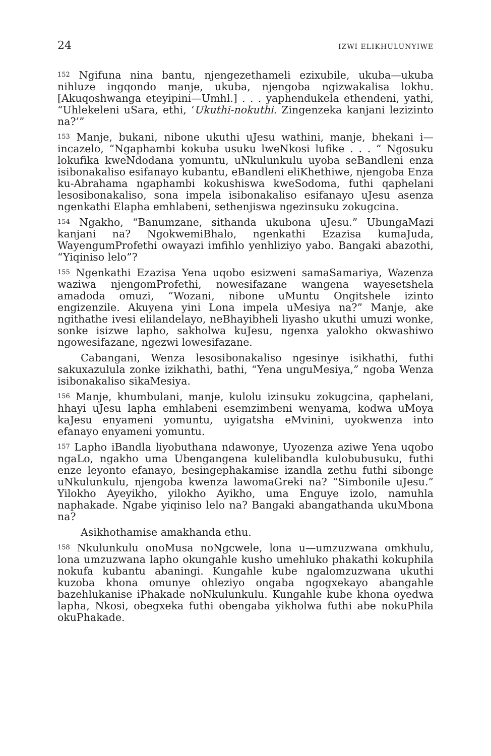24 IZWI ELIKHULUNYIWE
<sup>152</sup> Ngifuna nina bantu, njengezethameli ezixubile, ukuba—ukuba nihluze ingqondo manje, ukuba, njengoba ngizwakalisa lokhu. [Akuqoshwanga eteyipini—Umhl.] . . . yaphendukela ethendeni, yathi, “Uhlekeleni uSara, ethi, ‘Ukuthi-nokuthi. Zingenzeka kanjani lezizinto na?’”
<sup>153</sup> Manje, bukani, nibone ukuthi uJesu wathini, manje, bhekani i—incazelo, “Ngaphambi kokuba usuku lweNkosi lufike . . . ” Ngosuku lokufika kweNdodana yomuntu, uNkulunkulu uyoba seBandleni enza isibonakaliso esifanayo kubantu, eBandleni eliKhethiwe, njengoba Enza ku-Abrahama ngaphambi kokushiswa kweSodoma, futhi qaphelani lesosibonakaliso, sona impela isibonakaliso esifanayo uJesu asenza ngenkathi Elapha emhlabeni, sethenjiswa ngezinsuku zokugcina.
<sup>154</sup> Ngakho, “Banumzane, sithanda ukubona uJesu.” UbungaMazi kanjani na? NgokwemiBhalo, ngenkathi Ezazisa kumaJuda, WayengumProfethi owayazi imfihlo yenhliziyo yabo. Bangaki abazothi, “Yiqiniso lelo”?
<sup>155</sup> Ngenkathi Ezazisa Yena uqobo esizweni samaSamariya, Wazenza waziwa njengomProfethi, nowesifazane wangena wayesetshela amadoda omuzi, “Wozani, nibone uMuntu Ongitshele izinto engizenzile. Akuyena yini Lona impela uMesiya na?” Manje, ake ngithathe ivesi elilandelayo, neBhayibheli liyasho ukuthi umuzi wonke, sonke isizwe lapho, sakholwa kuJesu, ngenxa yalokho okwashiwo ngowesifazane, ngezwi lowesifazane.
Cabangani, Wenza lesosibonakaliso ngesinye isikhathi, futhi sakuxazulula zonke izikhathi, bathi, “Yena unguMesiya,” ngoba Wenza isibonakaliso sikaMesiya.
<sup>156</sup> Manje, khumbulani, manje, kulolu izinsuku zokugcina, qaphelani, hhayi uJesu lapha emhlabeni esemzimbeni wenyama, kodwa uMoya kaJesu enyameni yomuntu, uyigatsha eMvinini, uyokwenza into efanayo enyameni yomuntu.
<sup>157</sup> Lapho iBandla liyobuthana ndawonye, Uyozenza aziwe Yena uqobo ngaLo, ngakho uma Ubengangena kulelibandla kulobubusuku, futhi enze leyonto efanayo, besingephakamise izandla zethu futhi sibonge uNkulunkulu, njengoba kwenza lawomaGreki na? “Simbonile uJesu.” Yilokho Ayeyikho, yilokho Ayikho, uma Enguye izolo, namuhla naphakade. Ngabe yiqiniso lelo na? Bangaki abangathanda ukuMbona na?
Asikhothamise amakhanda ethu.
<sup>158</sup> Nkulunkulu onoMusa noNgcwele, lona u—umzuzwana omkhulu, lona umzuzwana lapho okungahle kusho umehluko phakathi kokuphila nokufa kubantu abaningi. Kungahle kube ngalomzuzwana ukuthi kuzoba khona omunye ohleziyo ongaba ngogxekayo abangahle bazehlukanise iPhakade noNkulunkulu. Kungahle kube khona oyedwa lapha, Nkosi, obegxeka futhi obengaba yikholwa futhi abe nokuPhila okuPhakade.